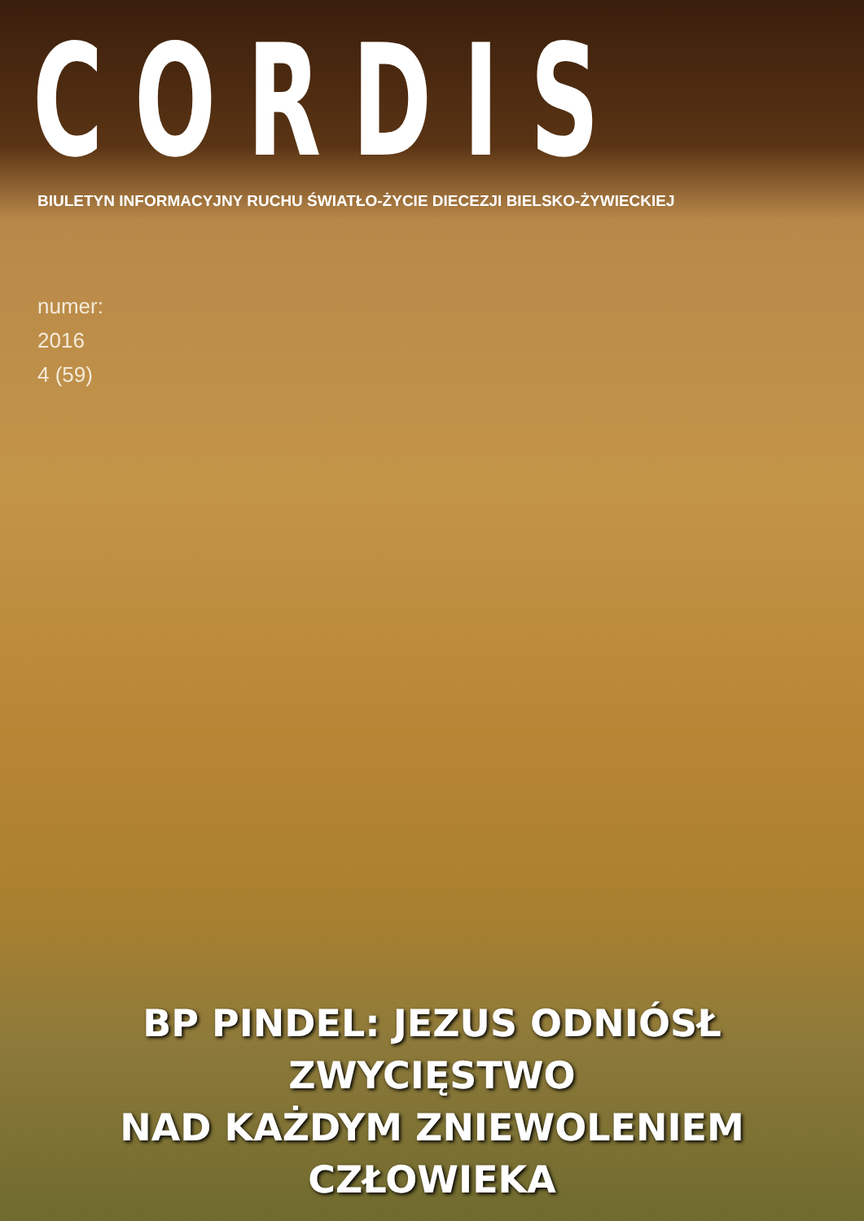CORDIS
BIULETYN INFORMACYJNY RUCHU ŚWIATŁO-ŻYCIE DIECEZJI BIELSKO-ŻYWIECKIEJ
numer:
2016
4 (59)
BP PINDEL: JEZUS ODNIÓSŁ ZWYCIĘSTWO
NAD KAŻDYM ZNIEWOLENIEM CZŁOWIEKA